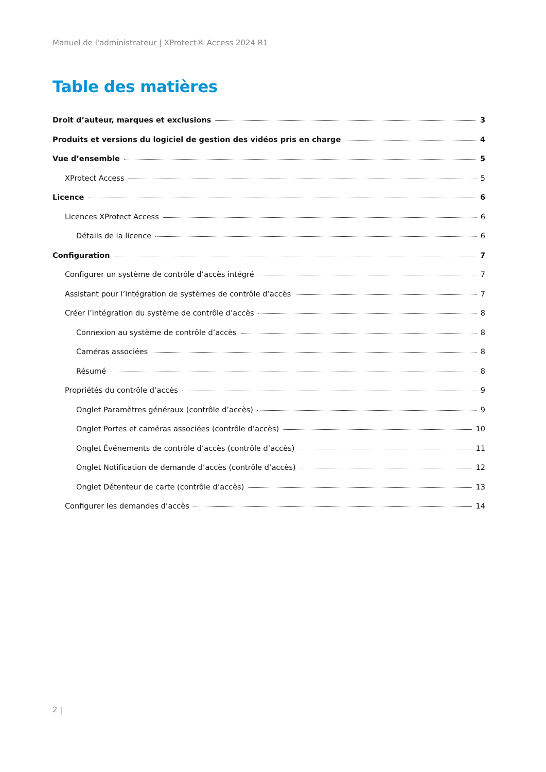Manuel de l'administrateur | XProtect® Access 2024 R1
Table des matières
Droit d’auteur, marques et exclusions 3
Produits et versions du logiciel de gestion des vidéos pris en charge 4
Vue d’ensemble 5
XProtect Access 5
Licence 6
Licences XProtect Access 6
Détails de la licence 6
Configuration 7
Configurer un système de contrôle d’accès intégré 7
Assistant pour l’intégration de systèmes de contrôle d’accès 7
Créer l’intégration du système de contrôle d’accès 8
Connexion au système de contrôle d’accès 8
Caméras associées 8
Résumé 8
Propriétés du contrôle d’accès 9
Onglet Paramètres généraux (contrôle d’accès) 9
Onglet Portes et caméras associées (contrôle d’accès) 10
Onglet Événements de contrôle d’accès (contrôle d’accès) 11
Onglet Notification de demande d’accès (contrôle d’accès) 12
Onglet Détenteur de carte (contrôle d’accès) 13
Configurer les demandes d’accès 14
2 |